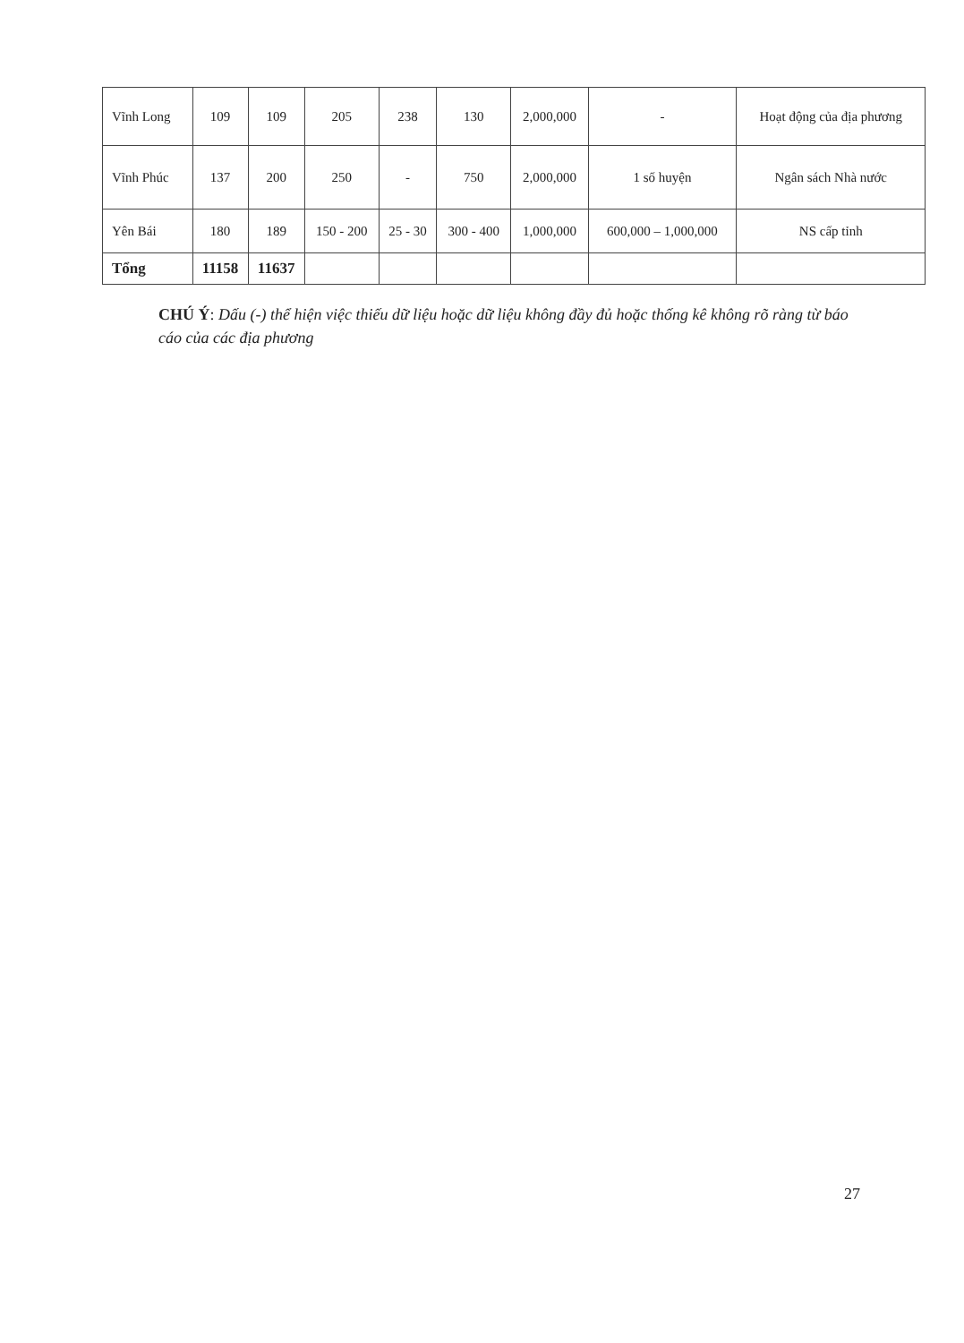| Vĩnh Long | 109 | 109 | 205 | 238 | 130 | 2,000,000 | - | Hoạt động của địa phương |
| Vĩnh Phúc | 137 | 200 | 250 | - | 750 | 2,000,000 | 1 số huyện | Ngân sách Nhà nước |
| Yên Bái | 180 | 189 | 150 - 200 | 25 - 30 | 300 - 400 | 1,000,000 | 600,000 – 1,000,000 | NS cấp tỉnh |
| Tổng | 11158 | 11637 | | | | | | |
CHÚ Ý: Dấu (-) thể hiện việc thiếu dữ liệu hoặc dữ liệu không đầy đủ hoặc thống kê không rõ ràng từ báo cáo của các địa phương
27